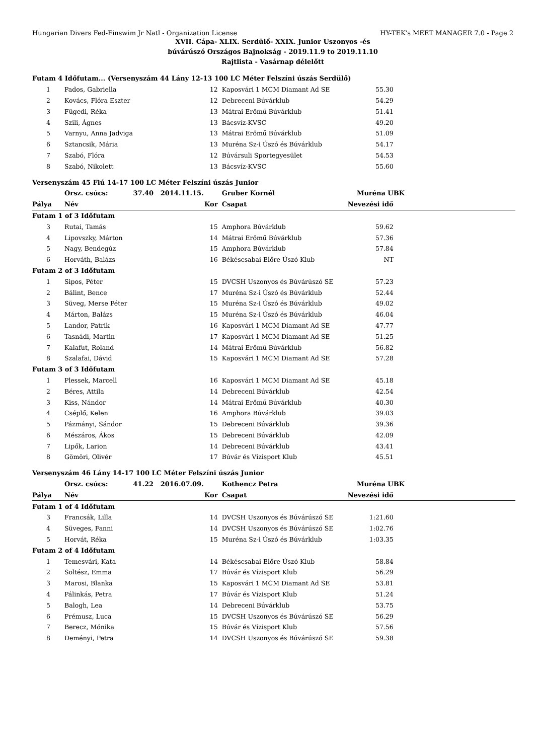Hungarian Divers Fed-Finswim Jr Natl - Organization License HY-TEK's MEET MANAGER 7.0 - Page 2
XVII. Cápa- XLIX. Serdülő- XXIX. Junior Uszonyos -és
búvárúszó Országos Bajnokság - 2019.11.9 to 2019.11.10
Rajtlista - Vasárnap délelőtt
| Futam 4 Időfutam... (Versenyszám 44 Lány 12-13 100 LC Méter Felszíni úszás Serdülő) | | | | | |
| 1 | Pados, Gabriella | 12 | Kaposvári 1 MCM Diamant Ad SE | 55.30 | |
| 2 | Kovács, Flóra Eszter | 12 | Debreceni Búvárklub | 54.29 | |
| 3 | Fügedi, Réka | 13 | Mátrai Erőmű Búvárklub | 51.41 | |
| 4 | Szili, Ágnes | 13 | Bácsvíz-KVSC | 49.20 | |
| 5 | Varnyu, Anna Jadviga | 13 | Mátrai Erőmű Búvárklub | 51.09 | |
| 6 | Sztancsik, Mária | 13 | Muréna Sz-i Úszó és Búvárklub | 54.17 | |
| 7 | Szabó, Flóra | 12 | Búvársuli Sportegyesület | 54.53 | |
| 8 | Szabó, Nikolett | 13 | Bácsvíz-KVSC | 55.60 | |
| Versenyszám 45 Fiú 14-17 100 LC Méter Felszíni úszás Junior | | | | | |
| | Orsz. csúcs: 37.40 2014.11.15. | | Gruber Kornél | Muréna UBK | |
| Pálya | Név | Kor | Csapat | Nevezési idő | |
| Futam 1 of 3 Időfutam | | | | | |
| 3 | Rutai, Tamás | 15 | Amphora Búvárklub | 59.62 | |
| 4 | Lipovszky, Márton | 14 | Mátrai Erőmű Búvárklub | 57.36 | |
| 5 | Nagy, Bendegúz | 15 | Amphora Búvárklub | 57.84 | |
| 6 | Horváth, Balázs | 16 | Békéscsabai Előre Úszó Klub | NT | |
| Futam 2 of 3 Időfutam | | | | | |
| 1 | Sipos, Péter | 15 | DVCSH Uszonyos és Búvárúszó SE | 57.23 | |
| 2 | Bálint, Bence | 17 | Muréna Sz-i Úszó és Búvárklub | 52.44 | |
| 3 | Süveg, Merse Péter | 15 | Muréna Sz-i Úszó és Búvárklub | 49.02 | |
| 4 | Márton, Balázs | 15 | Muréna Sz-i Úszó és Búvárklub | 46.04 | |
| 5 | Landor, Patrik | 16 | Kaposvári 1 MCM Diamant Ad SE | 47.77 | |
| 6 | Tasnádi, Martin | 17 | Kaposvári 1 MCM Diamant Ad SE | 51.25 | |
| 7 | Kalafut, Roland | 14 | Mátrai Erőmű Búvárklub | 56.82 | |
| 8 | Szalafai, Dávid | 15 | Kaposvári 1 MCM Diamant Ad SE | 57.28 | |
| Futam 3 of 3 Időfutam | | | | | |
| 1 | Plessek, Marcell | 16 | Kaposvári 1 MCM Diamant Ad SE | 45.18 | |
| 2 | Béres, Attila | 14 | Debreceni Búvárklub | 42.54 | |
| 3 | Kiss, Nándor | 14 | Mátrai Erőmű Búvárklub | 40.30 | |
| 4 | Cséplő, Kelen | 16 | Amphora Búvárklub | 39.03 | |
| 5 | Pázmányi, Sándor | 15 | Debreceni Búvárklub | 39.36 | |
| 6 | Mészáros, Ákos | 15 | Debreceni Búvárklub | 42.09 | |
| 7 | Lipők, Larion | 14 | Debreceni Búvárklub | 43.41 | |
| 8 | Gömöri, Olivér | 17 | Búvár és Vízisport Klub | 45.51 | |
| Versenyszám 46 Lány 14-17 100 LC Méter Felszíni úszás Junior | | | | | |
| | Orsz. csúcs: 41.22 2016.07.09. | | Kothencz Petra | Muréna UBK | |
| Pálya | Név | Kor | Csapat | Nevezési idő | |
| Futam 1 of 4 Időfutam | | | | | |
| 3 | Francsák, Lilla | 14 | DVCSH Uszonyos és Búvárúszó SE | 1:21.60 | |
| 4 | Süveges, Fanni | 14 | DVCSH Uszonyos és Búvárúszó SE | 1:02.76 | |
| 5 | Horvát, Réka | 15 | Muréna Sz-i Úszó és Búvárklub | 1:03.35 | |
| Futam 2 of 4 Időfutam | | | | | |
| 1 | Temesvári, Kata | 14 | Békéscsabai Előre Úszó Klub | 58.84 | |
| 2 | Soltész, Emma | 17 | Búvár és Vízisport Klub | 56.29 | |
| 3 | Marosi, Blanka | 15 | Kaposvári 1 MCM Diamant Ad SE | 53.81 | |
| 4 | Pálinkás, Petra | 17 | Búvár és Vízisport Klub | 51.24 | |
| 5 | Balogh, Lea | 14 | Debreceni Búvárklub | 53.75 | |
| 6 | Prémusz, Luca | 15 | DVCSH Uszonyos és Búvárúszó SE | 56.29 | |
| 7 | Berecz, Mónika | 15 | Búvár és Vízisport Klub | 57.56 | |
| 8 | Deményi, Petra | 14 | DVCSH Uszonyos és Búvárúszó SE | 59.38 | |